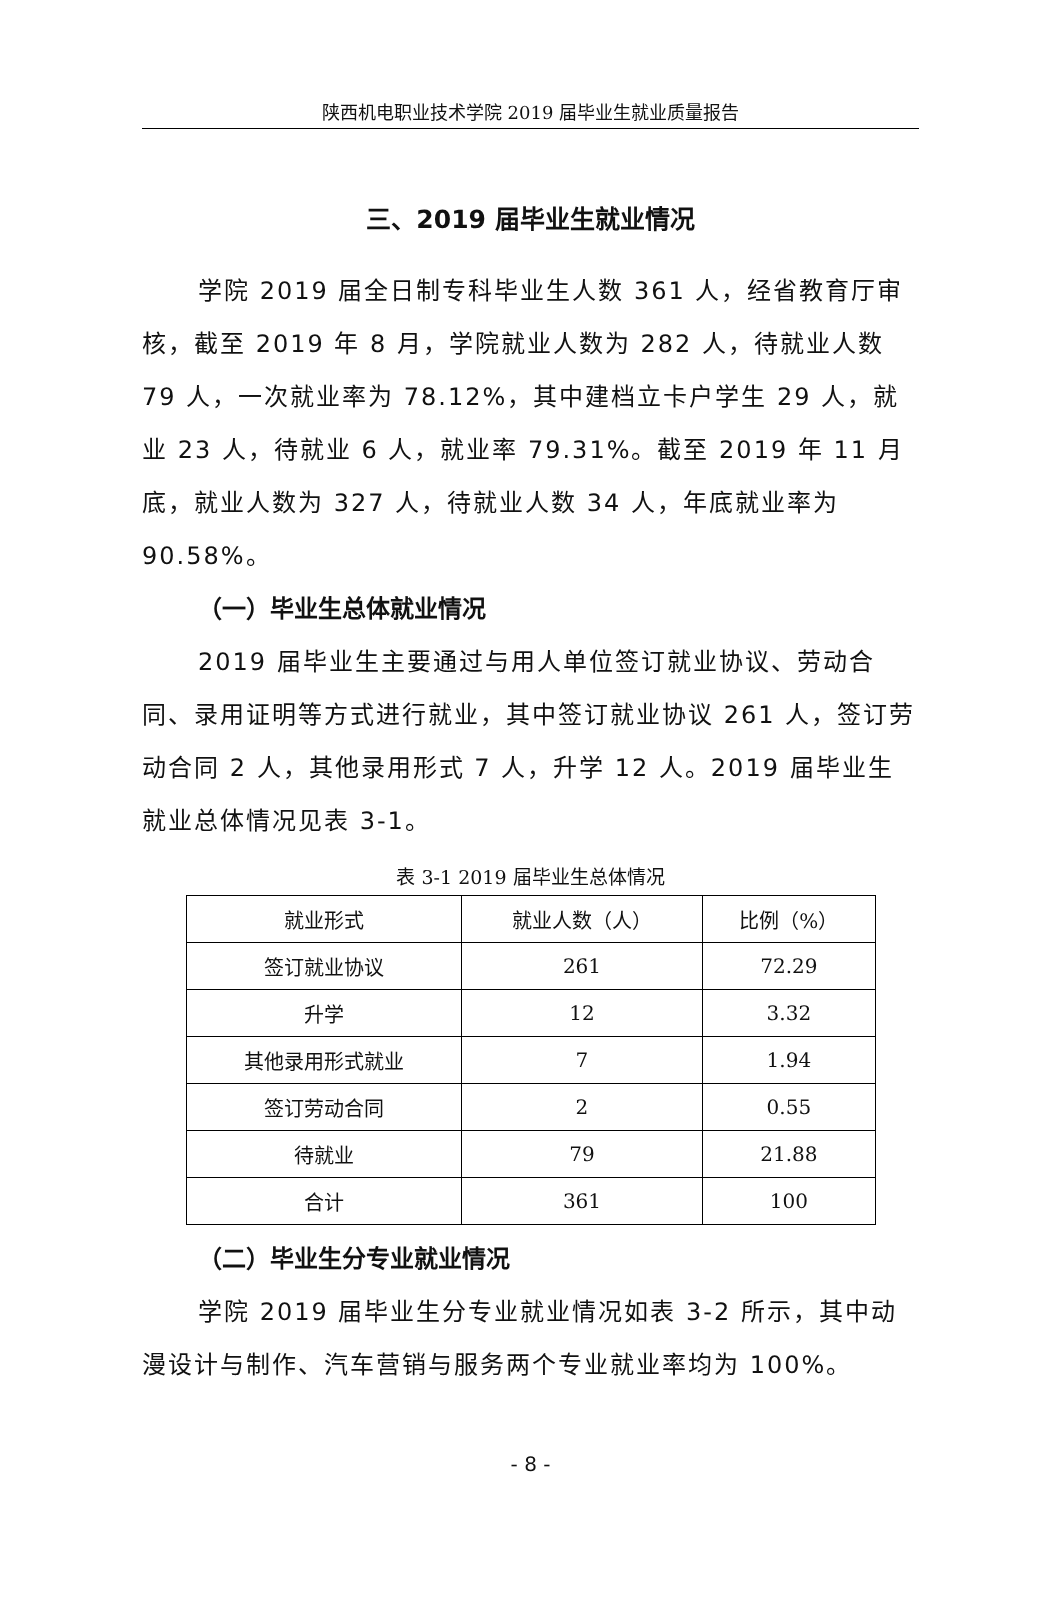陕西机电职业技术学院 2019 届毕业生就业质量报告
三、2019 届毕业生就业情况
学院 2019 届全日制专科毕业生人数 361 人，经省教育厅审核，截至 2019 年 8 月，学院就业人数为 282 人，待就业人数 79 人，一次就业率为 78.12%，其中建档立卡户学生 29 人，就业 23 人，待就业 6 人，就业率 79.31%。截至 2019 年 11 月底，就业人数为 327 人，待就业人数 34 人，年底就业率为 90.58%。
（一）毕业生总体就业情况
2019 届毕业生主要通过与用人单位签订就业协议、劳动合同、录用证明等方式进行就业，其中签订就业协议 261 人，签订劳动合同 2 人，其他录用形式 7 人，升学 12 人。2019 届毕业生就业总体情况见表 3-1。
表 3-1 2019 届毕业生总体情况
| 就业形式 | 就业人数（人） | 比例（%） |
| --- | --- | --- |
| 签订就业协议 | 261 | 72.29 |
| 升学 | 12 | 3.32 |
| 其他录用形式就业 | 7 | 1.94 |
| 签订劳动合同 | 2 | 0.55 |
| 待就业 | 79 | 21.88 |
| 合计 | 361 | 100 |
（二）毕业生分专业就业情况
学院 2019 届毕业生分专业就业情况如表 3-2 所示，其中动漫设计与制作、汽车营销与服务两个专业就业率均为 100%。
- 8 -